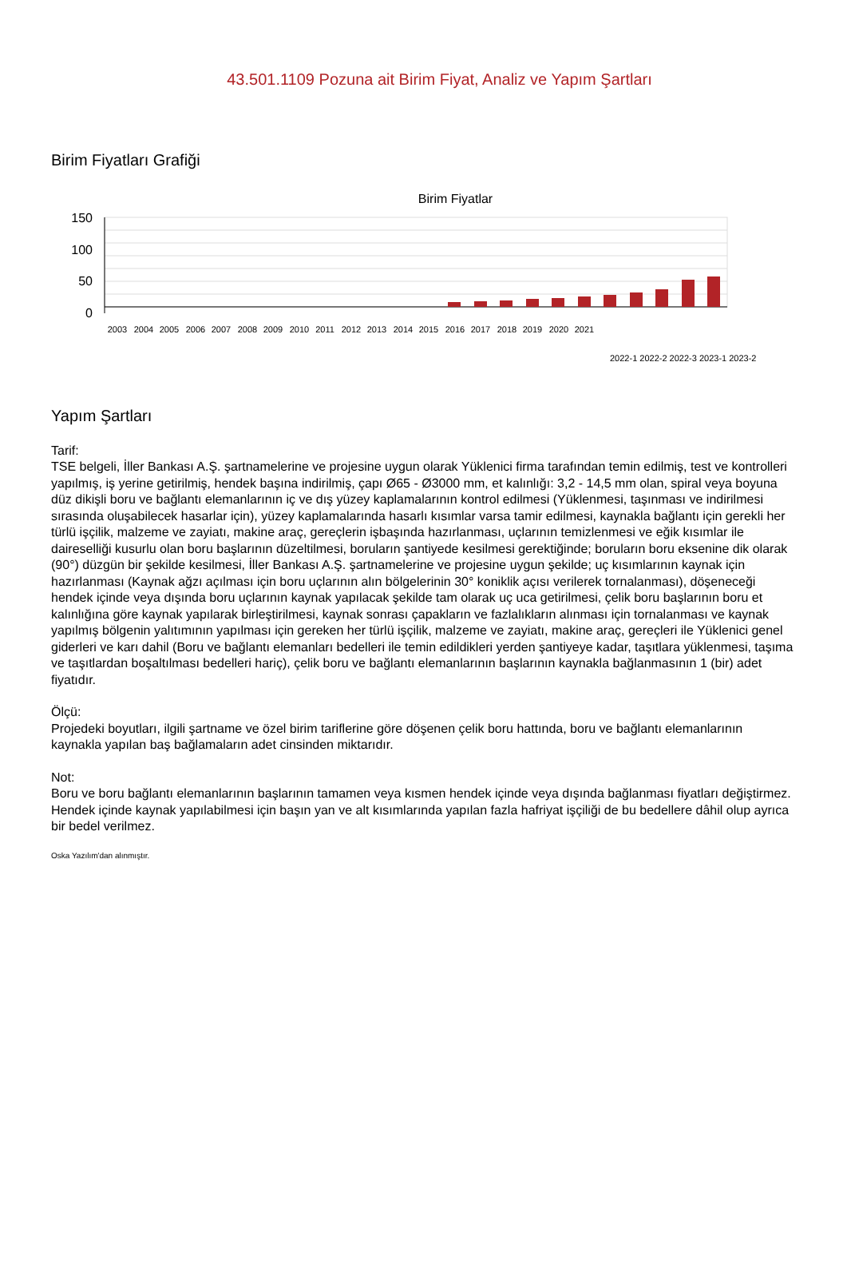43.501.1109 Pozuna ait Birim Fiyat, Analiz ve Yapım Şartları
Birim Fiyatları Grafiği
Birim Fiyatlar
150
100
50
0
2003
2004
2005
2006
2007
2008
2009
2010
2011
2012
2013
2014
2015
2016
2017
2018
2019
2020
2021
2022-1 2022-2 2022-3 2023-1 2023-2
Yapım Şartları
Tarif:
TSE belgeli, İller Bankası A.Ş. şartnamelerine ve projesine uygun olarak Yüklenici firma tarafından temin edilmiş, test ve kontrolleri yapılmış, iş yerine getirilmiş, hendek başına indirilmiş, çapı Ø65 - Ø3000 mm, et kalınlığı: 3,2 - 14,5 mm olan, spiral veya boyuna düz dikişli boru ve bağlantı elemanlarının iç ve dış yüzey kaplamalarının kontrol edilmesi (Yüklenmesi, taşınması ve indirilmesi sırasında oluşabilecek hasarlar için), yüzey kaplamalarında hasarlı kısımlar varsa tamir edilmesi, kaynakla bağlantı için gerekli her türlü işçilik, malzeme ve zayiatı, makine araç, gereçlerin işbaşında hazırlanması, uçlarının temizlenmesi ve eğik kısımlar ile daireselliği kusurlu olan boru başlarının düzeltilmesi, boruların şantiyede kesilmesi gerektiğinde; boruların boru eksenine dik olarak (90°) düzgün bir şekilde kesilmesi, İller Bankası A.Ş. şartnamelerine ve projesine uygun şekilde; uç kısımlarının kaynak için hazırlanması (Kaynak ağzı açılması için boru uçlarının alın bölgelerinin 30° koniklik açısı verilerek tornalanması), döşeneceği hendek içinde veya dışında boru uçlarının kaynak yapılacak şekilde tam olarak uç uca getirilmesi, çelik boru başlarının boru et kalınlığına göre kaynak yapılarak birleştirilmesi, kaynak sonrası çapakların ve fazlalıkların alınması için tornalanması ve kaynak yapılmış bölgenin yalıtımının yapılması için gereken her türlü işçilik, malzeme ve zayiatı, makine araç, gereçleri ile Yüklenici genel giderleri ve karı dahil (Boru ve bağlantı elemanları bedelleri ile temin edildikleri yerden şantiyeye kadar, taşıtlara yüklenmesi, taşıma ve taşıtlardan boşaltılması bedelleri hariç), çelik boru ve bağlantı elemanlarının başlarının kaynakla bağlanmasının 1 (bir) adet fiyatıdır.
Ölçü:
Projedeki boyutları, ilgili şartname ve özel birim tariflerine göre döşenen çelik boru hattında, boru ve bağlantı elemanlarının kaynakla yapılan baş bağlamaların adet cinsinden miktarıdır.
Not:
Boru ve boru bağlantı elemanlarının başlarının tamamen veya kısmen hendek içinde veya dışında bağlanması fiyatları değiştirmez. Hendek içinde kaynak yapılabilmesi için başın yan ve alt kısımlarında yapılan fazla hafriyat işçiliği de bu bedellere dâhil olup ayrıca bir bedel verilmez.
Oska Yazılım'dan alınmıştır.